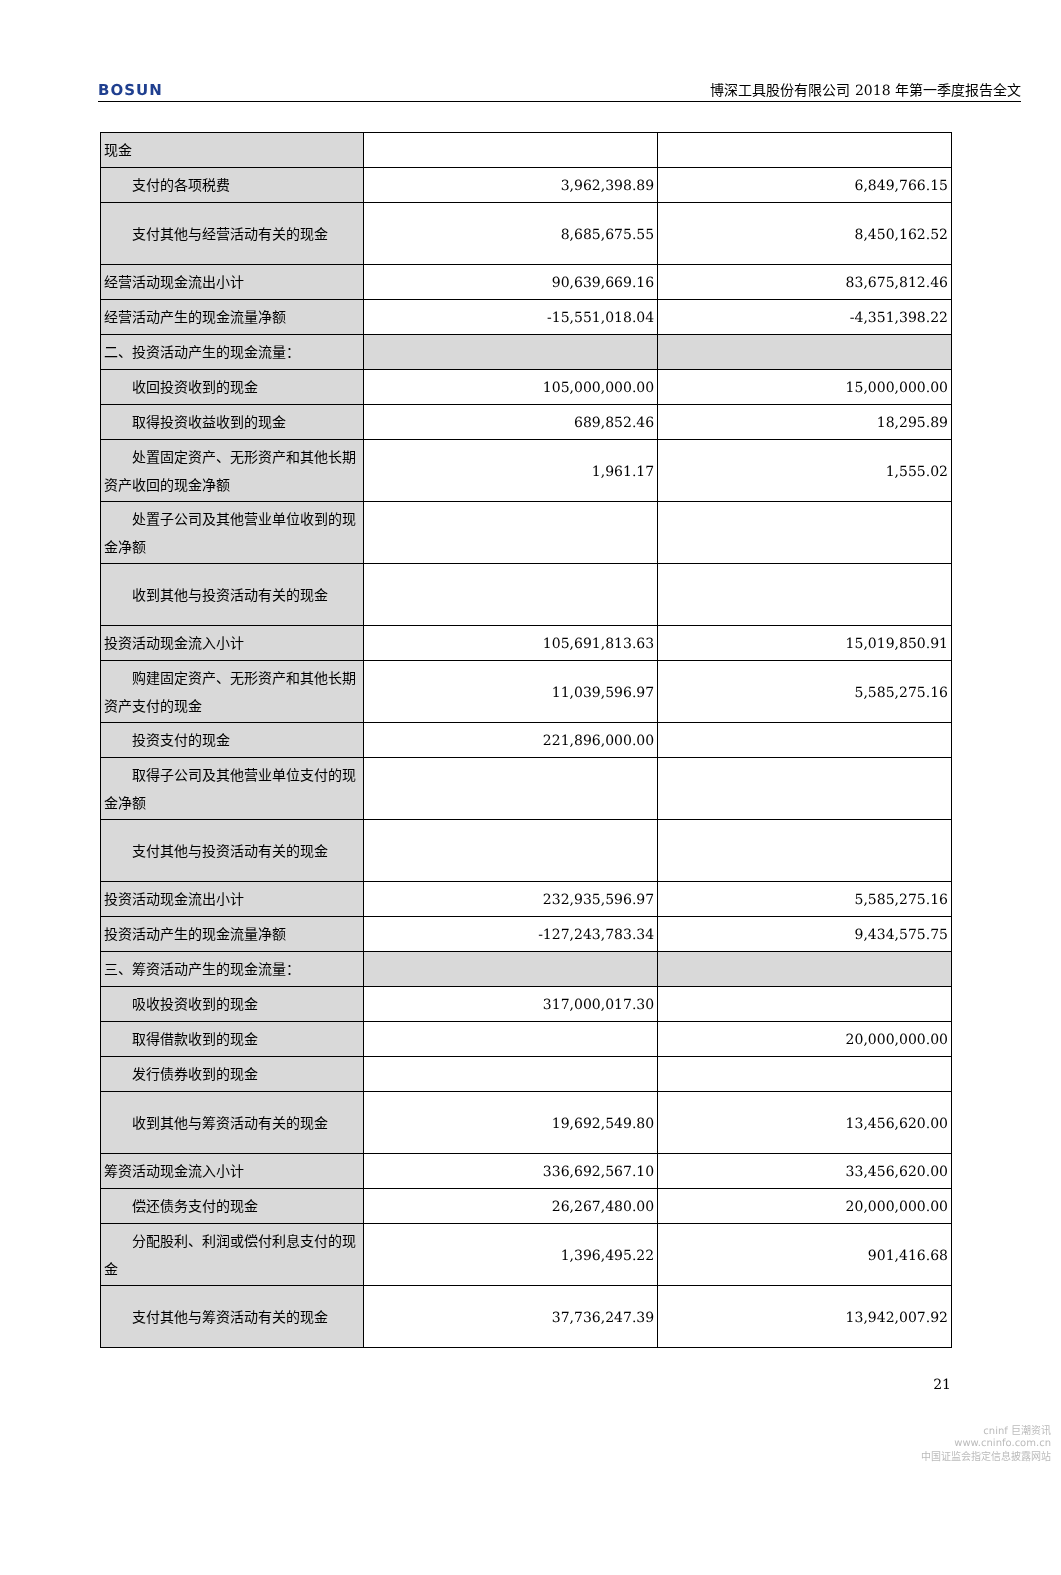BOSUN 博深工具股份有限公司 2018 年第一季度报告全文
| 现金 | | |
| 支付的各项税费 | 3,962,398.89 | 6,849,766.15 |
| 支付其他与经营活动有关的现金 | 8,685,675.55 | 8,450,162.52 |
| 经营活动现金流出小计 | 90,639,669.16 | 83,675,812.46 |
| 经营活动产生的现金流量净额 | -15,551,018.04 | -4,351,398.22 |
| 二、投资活动产生的现金流量： | | |
| 收回投资收到的现金 | 105,000,000.00 | 15,000,000.00 |
| 取得投资收益收到的现金 | 689,852.46 | 18,295.89 |
| 处置固定资产、无形资产和其他长期资产收回的现金净额 | 1,961.17 | 1,555.02 |
| 处置子公司及其他营业单位收到的现金净额 | | |
| 收到其他与投资活动有关的现金 | | |
| 投资活动现金流入小计 | 105,691,813.63 | 15,019,850.91 |
| 购建固定资产、无形资产和其他长期资产支付的现金 | 11,039,596.97 | 5,585,275.16 |
| 投资支付的现金 | 221,896,000.00 | |
| 取得子公司及其他营业单位支付的现金净额 | | |
| 支付其他与投资活动有关的现金 | | |
| 投资活动现金流出小计 | 232,935,596.97 | 5,585,275.16 |
| 投资活动产生的现金流量净额 | -127,243,783.34 | 9,434,575.75 |
| 三、筹资活动产生的现金流量： | | |
| 吸收投资收到的现金 | 317,000,017.30 | |
| 取得借款收到的现金 | | 20,000,000.00 |
| 发行债券收到的现金 | | |
| 收到其他与筹资活动有关的现金 | 19,692,549.80 | 13,456,620.00 |
| 筹资活动现金流入小计 | 336,692,567.10 | 33,456,620.00 |
| 偿还债务支付的现金 | 26,267,480.00 | 20,000,000.00 |
| 分配股利、利润或偿付利息支付的现金 | 1,396,495.22 | 901,416.68 |
| 支付其他与筹资活动有关的现金 | 37,736,247.39 | 13,942,007.92 |
21
cninf 巨潮资讯
www.cninfo.com.cn
中国证监会指定信息披露网站